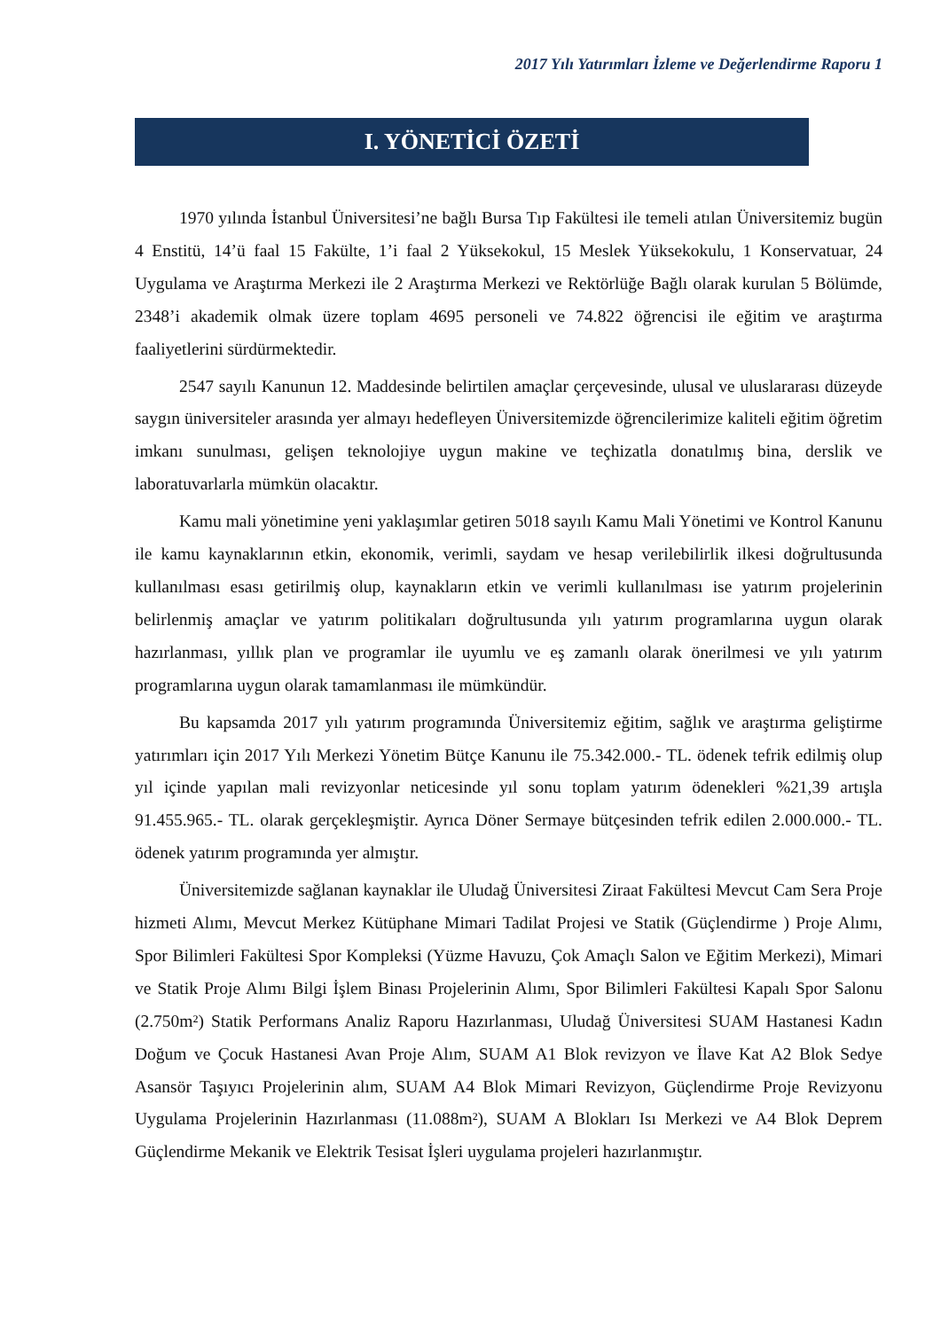2017 Yılı Yatırımları İzleme ve Değerlendirme Raporu 1
I. YÖNETİCİ ÖZETİ
1970 yılında İstanbul Üniversitesi’ne bağlı Bursa Tıp Fakültesi ile temeli atılan Üniversitemiz bugün 4 Enstitü, 14’ü faal 15 Fakülte, 1’i faal 2 Yüksekokul, 15 Meslek Yüksekokulu, 1 Konservatuar, 24 Uygulama ve Araştırma Merkezi ile 2 Araştırma Merkezi ve Rektörlüğe Bağlı olarak kurulan 5 Bölümde, 2348’i akademik olmak üzere toplam 4695 personeli ve 74.822 öğrencisi ile eğitim ve araştırma faaliyetlerini sürdürmektedir.
2547 sayılı Kanunun 12. Maddesinde belirtilen amaçlar çerçevesinde, ulusal ve uluslararası düzeyde saygın üniversiteler arasında yer almayı hedefleyen Üniversitemizde öğrencilerimize kaliteli eğitim öğretim imkanı sunulması, gelişen teknolojiye uygun makine ve teçhizatla donatılmış bina, derslik ve laboratuvarlarla mümkün olacaktır.
Kamu mali yönetimine yeni yaklaşımlar getiren 5018 sayılı Kamu Mali Yönetimi ve Kontrol Kanunu ile kamu kaynaklarının etkin, ekonomik, verimli, saydam ve hesap verilebilirlik ilkesi doğrultusunda kullanılması esası getirilmiş olup, kaynakların etkin ve verimli kullanılması ise yatırım projelerinin belirlenmiş amaçlar ve yatırım politikaları doğrultusunda yılı yatırım programlarına uygun olarak hazırlanması, yıllık plan ve programlar ile uyumlu ve eş zamanlı olarak önerilmesi ve yılı yatırım programlarına uygun olarak tamamlanması ile mümkündür.
Bu kapsamda 2017 yılı yatırım programında Üniversitemiz eğitim, sağlık ve araştırma geliştirme yatırımları için 2017 Yılı Merkezi Yönetim Bütçe Kanunu ile 75.342.000.- TL. ödenek tefrik edilmiş olup yıl içinde yapılan mali revizyonlar neticesinde yıl sonu toplam yatırım ödenekleri %21,39 artışla 91.455.965.- TL. olarak gerçekleşmiştir. Ayrıca Döner Sermaye bütçesinden tefrik edilen 2.000.000.- TL. ödenek yatırım programında yer almıştır.
Üniversitemizde sağlanan kaynaklar ile Uludağ Üniversitesi Ziraat Fakültesi Mevcut Cam Sera Proje hizmeti Alımı, Mevcut Merkez Kütüphane Mimari Tadilat Projesi ve Statik (Güçlendirme ) Proje Alımı, Spor Bilimleri Fakültesi Spor Kompleksi (Yüzme Havuzu, Çok Amaçlı Salon ve Eğitim Merkezi), Mimari ve Statik Proje Alımı Bilgi İşlem Binası Projelerinin Alımı, Spor Bilimleri Fakültesi Kapalı Spor Salonu (2.750m²) Statik Performans Analiz Raporu Hazırlanması, Uludağ Üniversitesi SUAM Hastanesi Kadın Doğum ve Çocuk Hastanesi Avan Proje Alım, SUAM A1 Blok revizyon ve İlave Kat A2 Blok Sedye Asansör Taşıyıcı Projelerinin alım, SUAM A4 Blok Mimari Revizyon, Güçlendirme Proje Revizyonu Uygulama Projelerinin Hazırlanması (11.088m²), SUAM A Blokları Isı Merkezi ve A4 Blok Deprem Güçlendirme Mekanik ve Elektrik Tesisat İşleri uygulama projeleri hazırlanmıştır.